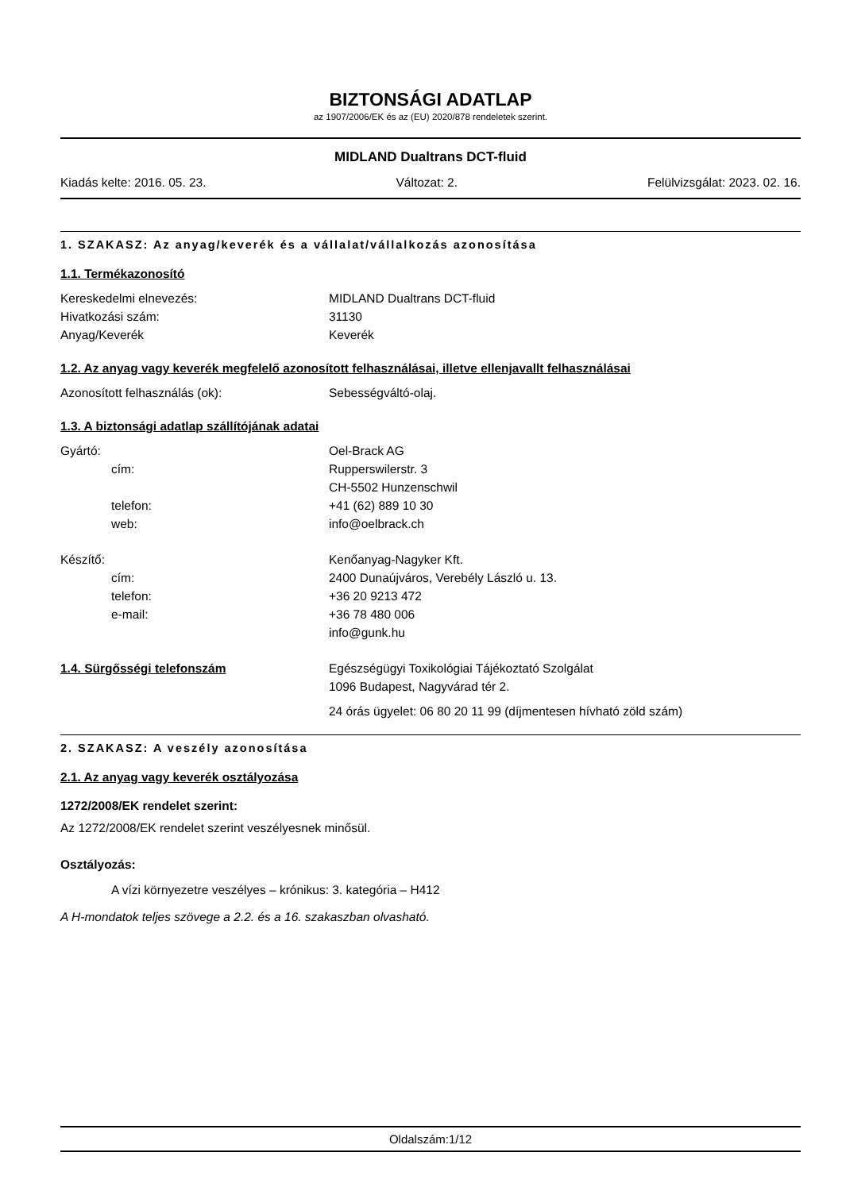BIZTONSÁGI ADATLAP
az 1907/2006/EK és az (EU) 2020/878 rendeletek szerint.
MIDLAND Dualtrans DCT-fluid
Kiadás kelte: 2016. 05. 23. Változat: 2. Felülvizsgálat: 2023. 02. 16.
1. SZAKASZ: Az anyag/keverék és a vállalat/vállalkozás azonosítása
1.1. Termékazonosító
Kereskedelmi elnevezés: MIDLAND Dualtrans DCT-fluid
Hivatkozási szám: 31130
Anyag/Keverék Keverék
1.2. Az anyag vagy keverék megfelelő azonosított felhasználásai, illetve ellenjavallt felhasználásai
Azonosított felhasználás (ok): Sebességváltó-olaj.
1.3. A biztonsági adatlap szállítójának adatai
Gyártó: Oel-Brack AG
cím: Rupperswilerstr. 3
CH-5502 Hunzenschwil
telefon: +41 (62) 889 10 30
web: info@oelbrack.ch
Készítő: Kenőanyag-Nagyker Kft.
cím: 2400 Dunaújváros, Verebély László u. 13.
telefon: +36 20 9213 472
e-mail: +36 78 480 006
info@gunk.hu
1.4. Sürgősségi telefonszám Egészségügyi Toxikológiai Tájékoztató Szolgálat
1096 Budapest, Nagyvárad tér 2.
24 órás ügyelet: 06 80 20 11 99 (díjmentesen hívható zöld szám)
2. SZAKASZ: A veszély azonosítása
2.1. Az anyag vagy keverék osztályozása
1272/2008/EK rendelet szerint:
Az 1272/2008/EK rendelet szerint veszélyesnek minősül.
Osztályozás:
A vízi környezetre veszélyes – krónikus: 3. kategória – H412
A H-mondatok teljes szövege a 2.2. és a 16. szakaszban olvasható.
Oldalszám:1/12